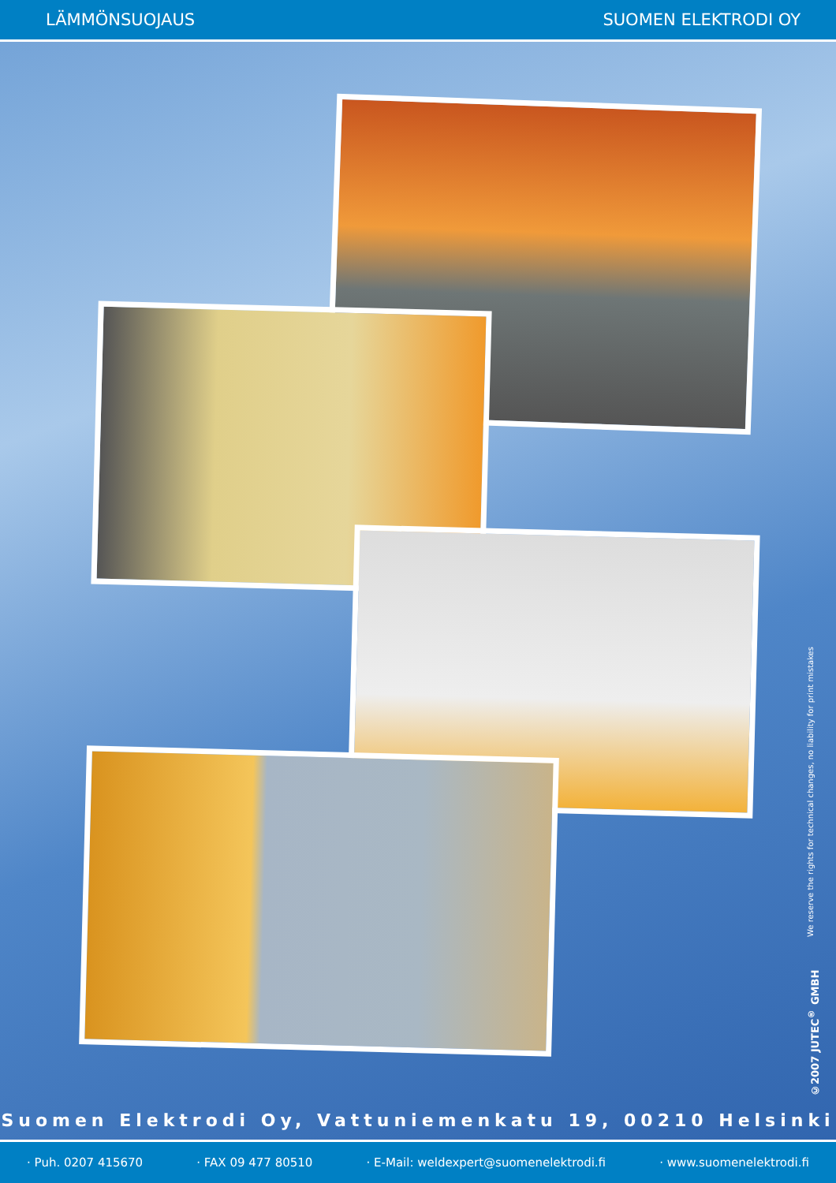LÄMMÖNSUOJAUS SUOMEN ELEKTRODI OY
©2007 JUTEC<sup>®</sup> GMBH We reserve the rights for technical changes, no liability for print mistakes
Suomen Elektrodi Oy, Vattuniemenkatu 19, 00210 Helsinki
· Puh. 0207 415670 · FAX 09 477 80510 · E-Mail: weldexpert@suomenelektrodi.fi · www.suomenelektrodi.fi